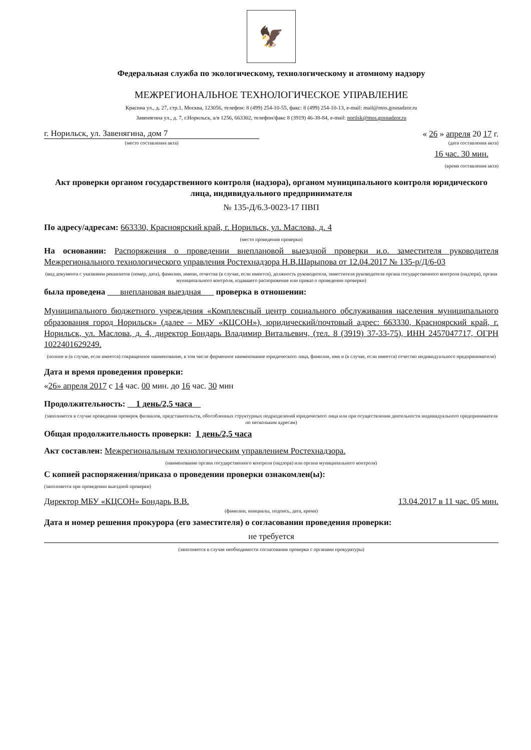🦅
Федеральная служба по экологическому, технологическому и атомному надзору
МЕЖРЕГИОНАЛЬНОЕ ТЕХНОЛОГИЧЕСКОЕ УПРАВЛЕНИЕ
Красина ул., д. 27, стр.1, Москва, 123056, телефон: 8 (499) 254-10-55, факс: 8 (499) 254-10-13, e-mail: mail@mos.gosnadzor.ru
Завенягина ул., д. 7, г.Норильск, а/я 1256, 663302, телефон/факс 8 (3919) 46-38-84, e-mail: norilsk@mos.gosnadzor.ru
г. Норильск, ул. Завенягина, дом 7 « 26 » апреля 20 17 г.
(место составления акта) (дата составления акта)
16 час. 30 мин.
(время составления акта)
Акт проверки органом государственного контроля (надзора), органом муниципального контроля юридического лица, индивидуального предпринимателя
№ 135-Д/6.3-0023-17 ПВП
По адресу/адресам: 663330, Красноярский край, г. Норильск, ул. Маслова, д. 4
(место проведения проверки)
На основании: Распоряжения о проведении внеплановой выездной проверки и.о. заместителя руководителя Межрегионального технологического управления Ростехнадзора Н.В.Шарыпова от 12.04.2017 № 135-р/Д/6-03
(вид документа с указанием реквизитов (номер, дата), фамилии, имени, отчества (в случае, если имеется), должность руководителя, заместителя руководителя органа государственного контроля (надзора), органа муниципального контроля, издавшего распоряжение или приказ о проведении проверки)
была проведена внеплановая выездная проверка в отношении:
Муниципального бюджетного учреждения «Комплексный центр социального обслуживания населения муниципального образования город Норильск» (далее – МБУ «КЦСОН»), юридический/почтовый адрес: 663330, Красноярский край, г. Норильск, ул. Маслова, д. 4, директор Бондарь Владимир Витальевич, (тел. 8 (3919) 37-33-75), ИНН 2457047717, ОГРН 1022401629249.
(полное и (в случае, если имеется) сокращенное наименование, в том числе фирменное наименование юридического лица, фамилия, имя и (в случае, если имеется) отчество индивидуального предпринимателя)
Дата и время проведения проверки:
«26» апреля 2017 с 14 час. 00 мин. до 16 час. 30 мин
Продолжительность: 1 день/2,5 часа
(заполняется в случае проведения проверок филиалов, представительств, обособленных структурных подразделений юридического лица или при осуществлении деятельности индивидуального предпринимателя по нескольким адресам)
Общая продолжительность проверки: 1 день/2,5 часа
Акт составлен: Межрегиональным технологическим управлением Ростехнадзора.
(наименование органа государственного контроля (надзора) или органа муниципального контроля)
С копией распоряжения/приказа о проведении проверки ознакомлен(ы):
(заполняется при проведении выездной проверки)
Директор МБУ «КЦСОН» Бондарь В.В. 13.04.2017 в 11 час. 05 мин.
(фамилии, инициалы, подпись, дата, время)
Дата и номер решения прокурора (его заместителя) о согласовании проведения проверки:
не требуется
(заполняется в случае необходимости согласования проверки с органами прокуратуры)